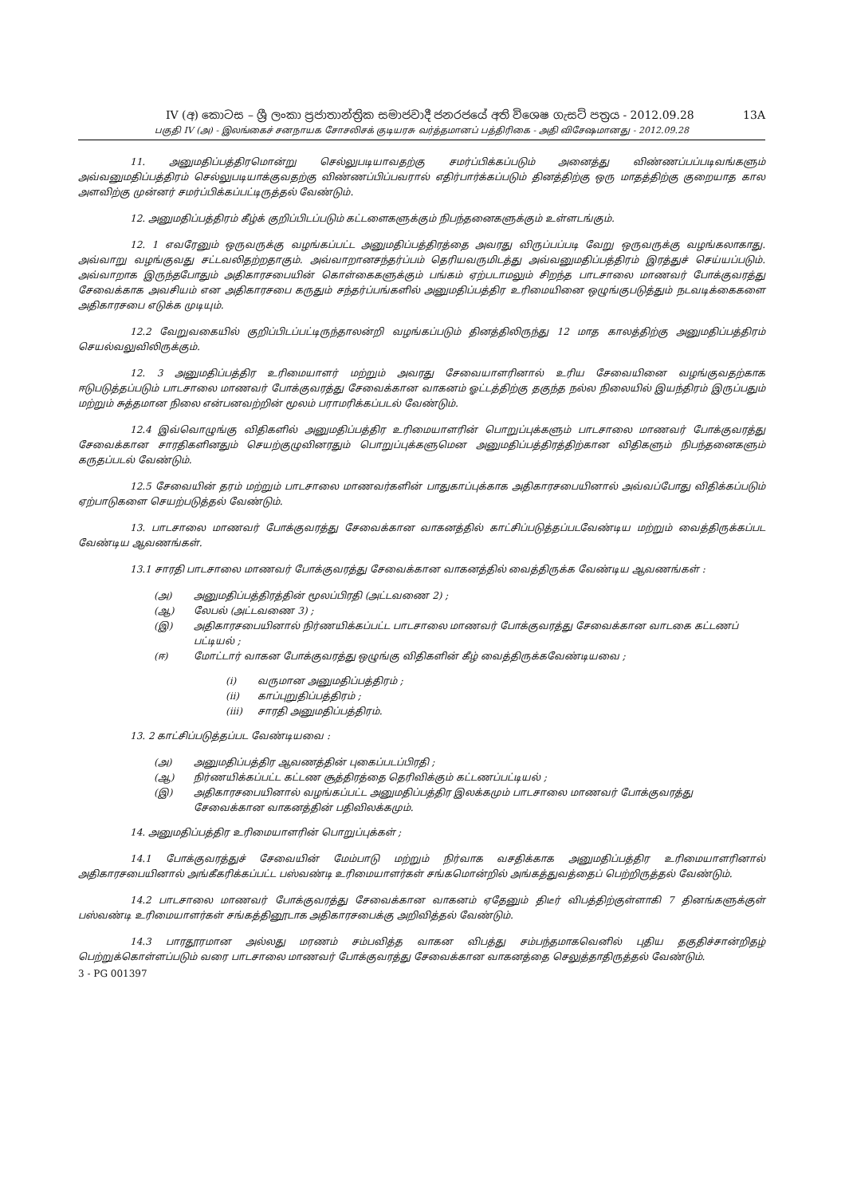IV (අ) කොටස – ශ්‍රී ලංකා ප්‍රජාතාන්ත්‍රික සමාජවාදී ජනරජයේ අති විශෙෂ ගැසට් පත්‍රය - 2012.09.28 13A
பகுதி IV (அ) - இலங்கைச் சனநாயக சோசலிசக் குடியரசு வர்த்தமானப் பத்திரிகை - அதி விசேஷமானது - 2012.09.28
11. அனுமதிப்பத்திரமொன்று செல்லுபடியாவதற்கு சமர்ப்பிக்கப்படும் அனைத்து விண்ணப்பப்படிவங்களும் அவ்வனுமதிப்பத்திரம் செல்லுபடியாக்குவதற்கு விண்ணப்பிப்பவரால் எதிர்பார்க்கப்படும் தினத்திற்கு ஒரு மாதத்திற்கு குறையாத கால அளவிற்கு முன்னர் சமர்ப்பிக்கப்பட்டிருத்தல் வேண்டும்.
12. அனுமதிப்பத்திரம் கீழ்க் குறிப்பிடப்படும் கட்டளைகளுக்கும் நிபந்தனைகளுக்கும் உள்ளடங்கும்.
12. 1 எவரேனும் ஒருவருக்கு வழங்கப்பட்ட அனுமதிப்பத்திரத்தை அவரது விருப்பப்படி வேறு ஒருவருக்கு வழங்கலாகாது. அவ்வாறு வழங்குவது சட்டவலிதற்றதாகும். அவ்வாறானசந்தர்ப்பம் தெரியவருமிடத்து அவ்வனுமதிப்பத்திரம் இரத்துச் செய்யப்படும். அவ்வாறாக இருந்தபோதும் அதிகாரசபையின் கொள்கைகளுக்கும் பங்கம் ஏற்படாமலும் சிறந்த பாடசாலை மாணவர் போக்குவரத்து சேவைக்காக அவசியம் என அதிகாரசபை கருதும் சந்தர்ப்பங்களில் அனுமதிப்பத்திர உரிமையினை ஒழுங்குபடுத்தும் நடவடிக்கைகளை அதிகாரசபை எடுக்க முடியும்.
12.2 வேறுவகையில் குறிப்பிடப்பட்டிருந்தாலன்றி வழங்கப்படும் தினத்திலிருந்து 12 மாத காலத்திற்கு அனுமதிப்பத்திரம் செயல்வலுவிலிருக்கும்.
12. 3 அனுமதிப்பத்திர உரிமையாளர் மற்றும் அவரது சேவையாளரினால் உரிய சேவையினை வழங்குவதற்காக ஈடுபடுத்தப்படும் பாடசாலை மாணவர் போக்குவரத்து சேவைக்கான வாகனம் ஓட்டத்திற்கு தகுந்த நல்ல நிலையில் இயந்திரம் இருப்பதும் மற்றும் சுத்தமான நிலை என்பனவற்றின் மூலம் பராமரிக்கப்படல் வேண்டும்.
12.4 இவ்வொழுங்கு விதிகளில் அனுமதிப்பத்திர உரிமையாளரின் பொறுப்புக்களும் பாடசாலை மாணவர் போக்குவரத்து சேவைக்கான சாரதிகளினதும் செயற்குழுவினரதும் பொறுப்புக்களுமென அனுமதிப்பத்திரத்திற்கான விதிகளும் நிபந்தனைகளும் கருதப்படல் வேண்டும்.
12.5 சேவையின் தரம் மற்றும் பாடசாலை மாணவர்களின் பாதுகாப்புக்காக அதிகாரசபையினால் அவ்வப்போது விதிக்கப்படும் ஏற்பாடுகளை செயற்படுத்தல் வேண்டும்.
13. பாடசாலை மாணவர் போக்குவரத்து சேவைக்கான வாகனத்தில் காட்சிப்படுத்தப்படவேண்டிய மற்றும் வைத்திருக்கப்பட வேண்டிய ஆவணங்கள்.
13.1 சாரதி பாடசாலை மாணவர் போக்குவரத்து சேவைக்கான வாகனத்தில் வைத்திருக்க வேண்டிய ஆவணங்கள் :
(அ) அனுமதிப்பத்திரத்தின் மூலப்பிரதி (அட்டவணை 2) ;
(ஆ) லேபல் (அட்டவணை 3) ;
(இ) அதிகாரசபையினால் நிர்ணயிக்கப்பட்ட பாடசாலை மாணவர் போக்குவரத்து சேவைக்கான வாடகை கட்டணப் பட்டியல் ;
(ஈ) மோட்டார் வாகன போக்குவரத்து ஒழுங்கு விதிகளின் கீழ் வைத்திருக்கவேண்டியவை ;
(i) வருமான அனுமதிப்பத்திரம் ;
(ii) காப்புறுதிப்பத்திரம் ;
(iii) சாரதி அனுமதிப்பத்திரம்.
13. 2 காட்சிப்படுத்தப்பட வேண்டியவை :
(அ) அனுமதிப்பத்திர ஆவணத்தின் புகைப்படப்பிரதி ;
(ஆ) நிர்ணயிக்கப்பட்ட கட்டண சூத்திரத்தை தெரிவிக்கும் கட்டணப்பட்டியல் ;
(இ) அதிகாரசபையினால் வழங்கப்பட்ட அனுமதிப்பத்திர இலக்கமும் பாடசாலை மாணவர் போக்குவரத்து சேவைக்கான வாகனத்தின் பதிவிலக்கமும்.
14. அனுமதிப்பத்திர உரிமையாளரின் பொறுப்புக்கள் ;
14.1 போக்குவரத்துச் சேவையின் மேம்பாடு மற்றும் நிர்வாக வசதிக்காக அனுமதிப்பத்திர உரிமையாளரினால் அதிகாரசபையினால் அங்கீகரிக்கப்பட்ட பஸ்வண்டி உரிமையாளர்கள் சங்கமொன்றில் அங்கத்துவத்தைப் பெற்றிருத்தல் வேண்டும்.
14.2 பாடசாலை மாணவர் போக்குவரத்து சேவைக்கான வாகனம் ஏதேனும் திடீர் விபத்திற்குள்ளாகி 7 தினங்களுக்குள் பஸ்வண்டி உரிமையாளர்கள் சங்கத்தினூடாக அதிகாரசபைக்கு அறிவித்தல் வேண்டும்.
14.3 பாரதூரமான அல்லது மரணம் சம்பவித்த வாகன விபத்து சம்பந்தமாகவெனில் புதிய தகுதிச்சான்றிதழ் பெற்றுக்கொள்ளப்படும் வரை பாடசாலை மாணவர் போக்குவரத்து சேவைக்கான வாகனத்தை செலுத்தாதிருத்தல் வேண்டும்.
3 - PG 001397